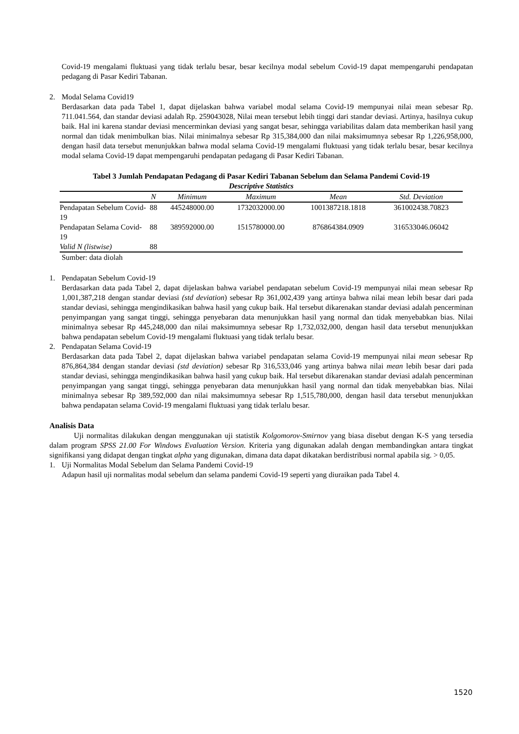Covid-19 mengalami fluktuasi yang tidak terlalu besar, besar kecilnya modal sebelum Covid-19 dapat mempengaruhi pendapatan pedagang di Pasar Kediri Tabanan.
2. Modal Selama Covid19
Berdasarkan data pada Tabel 1, dapat dijelaskan bahwa variabel modal selama Covid-19 mempunyai nilai mean sebesar Rp. 711.041.564, dan standar deviasi adalah Rp. 259043028, Nilai mean tersebut lebih tinggi dari standar deviasi. Artinya, hasilnya cukup baik. Hal ini karena standar deviasi mencerminkan deviasi yang sangat besar, sehingga variabilitas dalam data memberikan hasil yang normal dan tidak menimbulkan bias. Nilai minimalnya sebesar Rp 315,384,000 dan nilai maksimumnya sebesar Rp 1,226,958,000, dengan hasil data tersebut menunjukkan bahwa modal selama Covid-19 mengalami fluktuasi yang tidak terlalu besar, besar kecilnya modal selama Covid-19 dapat mempengaruhi pendapatan pedagang di Pasar Kediri Tabanan.
Tabel 3 Jumlah Pendapatan Pedagang di Pasar Kediri Tabanan Sebelum dan Selama Pandemi Covid-19
Descriptive Statistics
| | N | Minimum | Maximum | Mean | Std. Deviation |
| --- | --- | --- | --- | --- | --- |
| Pendapatan Sebelum Covid-19 | 88 | 445248000.00 | 1732032000.00 | 1001387218.1818 | 361002438.70823 |
| Pendapatan Selama Covid-19 | 88 | 389592000.00 | 1515780000.00 | 876864384.0909 | 316533046.06042 |
| Valid N (listwise) | 88 | | | | |
Sumber: data diolah
1. Pendapatan Sebelum Covid-19
Berdasarkan data pada Tabel 2, dapat dijelaskan bahwa variabel pendapatan sebelum Covid-19 mempunyai nilai mean sebesar Rp 1,001,387,218 dengan standar deviasi (std deviation) sebesar Rp 361,002,439 yang artinya bahwa nilai mean lebih besar dari pada standar deviasi, sehingga mengindikasikan bahwa hasil yang cukup baik. Hal tersebut dikarenakan standar deviasi adalah pencerminan penyimpangan yang sangat tinggi, sehingga penyebaran data menunjukkan hasil yang normal dan tidak menyebabkan bias. Nilai minimalnya sebesar Rp 445,248,000 dan nilai maksimumnya sebesar Rp 1,732,032,000, dengan hasil data tersebut menunjukkan bahwa pendapatan sebelum Covid-19 mengalami fluktuasi yang tidak terlalu besar.
2. Pendapatan Selama Covid-19
Berdasarkan data pada Tabel 2, dapat dijelaskan bahwa variabel pendapatan selama Covid-19 mempunyai nilai mean sebesar Rp 876,864,384 dengan standar deviasi (std deviation) sebesar Rp 316,533,046 yang artinya bahwa nilai mean lebih besar dari pada standar deviasi, sehingga mengindikasikan bahwa hasil yang cukup baik. Hal tersebut dikarenakan standar deviasi adalah pencerminan penyimpangan yang sangat tinggi, sehingga penyebaran data menunjukkan hasil yang normal dan tidak menyebabkan bias. Nilai minimalnya sebesar Rp 389,592,000 dan nilai maksimumnya sebesar Rp 1,515,780,000, dengan hasil data tersebut menunjukkan bahwa pendapatan selama Covid-19 mengalami fluktuasi yang tidak terlalu besar.
Analisis Data
Uji normalitas dilakukan dengan menggunakan uji statistik Kolgomorov-Smirnov yang biasa disebut dengan K-S yang tersedia dalam program SPSS 21.00 For Windows Evaluation Version. Kriteria yang digunakan adalah dengan membandingkan antara tingkat signifikansi yang didapat dengan tingkat alpha yang digunakan, dimana data dapat dikatakan berdistribusi normal apabila sig. > 0,05.
1. Uji Normalitas Modal Sebelum dan Selama Pandemi Covid-19
Adapun hasil uji normalitas modal sebelum dan selama pandemi Covid-19 seperti yang diuraikan pada Tabel 4.
1520